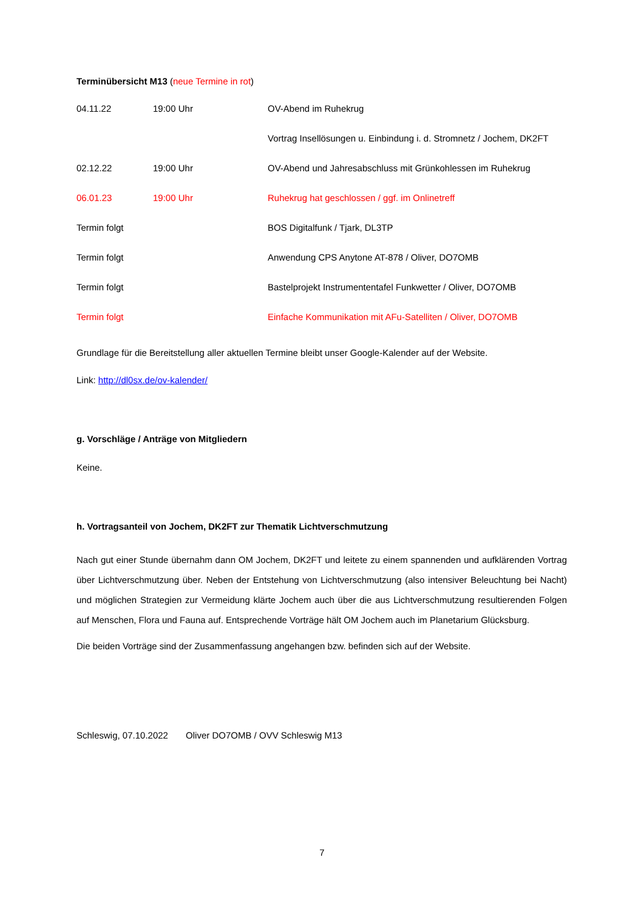Terminübersicht M13 (neue Termine in rot)
| 04.11.22 | 19:00 Uhr | OV-Abend im Ruhekrug |
| | | Vortrag Insellösungen u. Einbindung i. d. Stromnetz / Jochem, DK2FT |
| 02.12.22 | 19:00 Uhr | OV-Abend und Jahresabschluss mit Grünkohlessen im Ruhekrug |
| 06.01.23 | 19:00 Uhr | Ruhekrug hat geschlossen / ggf. im Onlinetreff |
| Termin folgt | | BOS Digitalfunk / Tjark, DL3TP |
| Termin folgt | | Anwendung CPS Anytone AT-878 / Oliver, DO7OMB |
| Termin folgt | | Bastelprojekt Instrumententafel Funkwetter / Oliver, DO7OMB |
| Termin folgt | | Einfache Kommunikation mit AFu-Satelliten / Oliver, DO7OMB |
Grundlage für die Bereitstellung aller aktuellen Termine bleibt unser Google-Kalender auf der Website.
Link: http://dl0sx.de/ov-kalender/
g. Vorschläge / Anträge von Mitgliedern
Keine.
h. Vortragsanteil von Jochem, DK2FT zur Thematik Lichtverschmutzung
Nach gut einer Stunde übernahm dann OM Jochem, DK2FT und leitete zu einem spannenden und aufklärenden Vortrag über Lichtverschmutzung über. Neben der Entstehung von Lichtverschmutzung (also intensiver Beleuchtung bei Nacht) und möglichen Strategien zur Vermeidung klärte Jochem auch über die aus Lichtverschmutzung resultierenden Folgen auf Menschen, Flora und Fauna auf. Entsprechende Vorträge hält OM Jochem auch im Planetarium Glücksburg.
Die beiden Vorträge sind der Zusammenfassung angehangen bzw. befinden sich auf der Website.
Schleswig, 07.10.2022 Oliver DO7OMB / OVV Schleswig M13
7